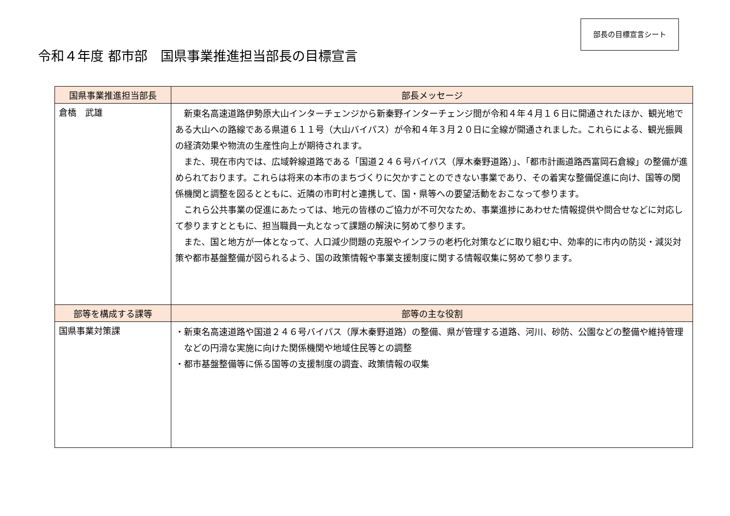令和４年度 都市部　国県事業推進担当部長の目標宣言
部長の目標宣言シート
| 国県事業推進担当部長 | 部長メッセージ |
| --- | --- |
| 倉橋 武雄 | 新東名高速道路伊勢原大山インターチェンジから新秦野インターチェンジ間が令和４年４月１６日に開通されたほか、観光地である大山への路線である県道６１１号（大山バイパス）が令和４年３月２０日に全線が開通されました。これらによる、観光振興の経済効果や物流の生産性向上が期待されます。 また、現在市内では、広域幹線道路である「国道２４６号バイパス（厚木秦野道路）」、「都市計画道路西富岡石倉線」の整備が進められております。これらは将来の本市のまちづくりに欠かすことのできない事業であり、その着実な整備促進に向け、国等の関係機関と調整を図るとともに、近隣の市町村と連携して、国・県等への要望活動をおこなって参ります。 これら公共事業の促進にあたっては、地元の皆様のご協力が不可欠なため、事業進捗にあわせた情報提供や問合せなどに対応して参りますとともに、担当職員一丸となって課題の解決に努めて参ります。 また、国と地方が一体となって、人口減少問題の克服やインフラの老朽化対策などに取り組む中、効率的に市内の防災・減災対策や都市基盤整備が図られるよう、国の政策情報や事業支援制度に関する情報収集に努めて参ります。 |
| 部等を構成する課等 | 部等の主な役割 |
| 国県事業対策課 | ・新東名高速道路や国道２４６号バイパス（厚木秦野道路）の整備、県が管理する道路、河川、砂防、公園などの整備や維持管理などの円滑な実施に向けた関係機関や地域住民等との調整 ・都市基盤整備等に係る国等の支援制度の調査、政策情報の収集 |